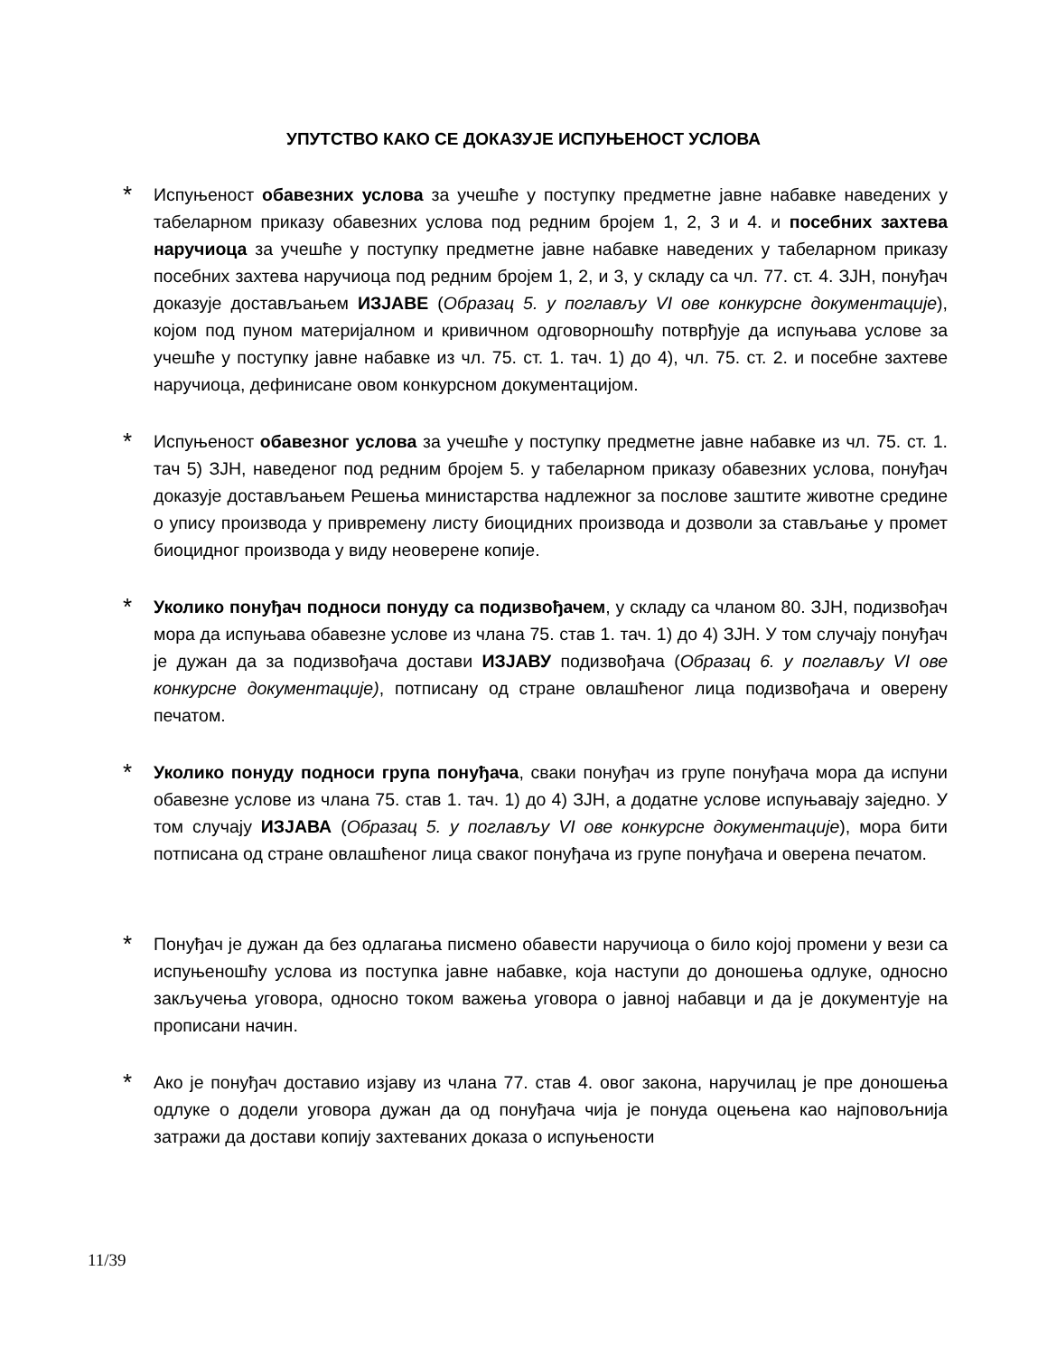УПУТСТВО КАКО СЕ ДОКАЗУЈЕ ИСПУЊЕНОСТ УСЛОВА
*
Испуњеност обавезних услова за учешће у поступку предметне јавне набавке наведених у табеларном приказу обавезних услова под редним бројем 1, 2, 3 и 4. и посебних захтева наручиоца за учешће у поступку предметне јавне набавке наведених у табеларном приказу посебних захтева наручиоца под редним бројем 1, 2, и 3, у складу са чл. 77. ст. 4. ЗЈН, понуђач доказује достављањем ИЗЈАВЕ (Образац 5. у поглављу VI ове конкурсне документације), којом под пуном материјалном и кривичном одговорношћу потврђује да испуњава услове за учешће у поступку јавне набавке из чл. 75. ст. 1. тач. 1) до 4), чл. 75. ст. 2. и посебне захтеве наручиоца, дефинисане овом конкурсном документацијом.
*
Испуњеност обавезног услова за учешће у поступку предметне јавне набавке из чл. 75. ст. 1. тач 5) ЗЈН, наведеног под редним бројем 5. у табеларном приказу обавезних услова, понуђач доказује достављањем Решења министарства надлежног за послове заштите животне средине о упису производа у привремену листу биоцидних производа и дозволи за стављање у промет биоцидног производа у виду неоверене копије.
*
Уколико понуђач подноси понуду са подизвођачем, у складу са чланом 80. ЗЈН, подизвођач мора да испуњава обавезне услове из члана 75. став 1. тач. 1) до 4) ЗЈН. У том случају понуђач је дужан да за подизвођача достави ИЗЈАВУ подизвођача (Образац 6. у поглављу VI ове конкурсне документације), потписану од стране овлашћеног лица подизвођача и оверену печатом.
*
Уколико понуду подноси група понуђача, сваки понуђач из групе понуђача мора да испуни обавезне услове из члана 75. став 1. тач. 1) до 4) ЗЈН, а додатне услове испуњавају заједно. У том случају ИЗЈАВА (Образац 5. у поглављу VI ове конкурсне документације), мора бити потписана од стране овлашћеног лица сваког понуђача из групе понуђача и оверена печатом.
*
Понуђач је дужан да без одлагања писмено обавести наручиоца о било којој промени у вези са испуњеношћу услова из поступка јавне набавке, која наступи до доношења одлуке, односно закључења уговора, односно током важења уговора о јавној набавци и да је документује на прописани начин.
*
Ако је понуђач доставио изјаву из члана 77. став 4. овог закона, наручилац је пре доношења одлуке о додели уговора дужан да од понуђача чија је понуда оцењена као најповољнија затражи да достави копију захтеваних доказа о испуњености
11/39